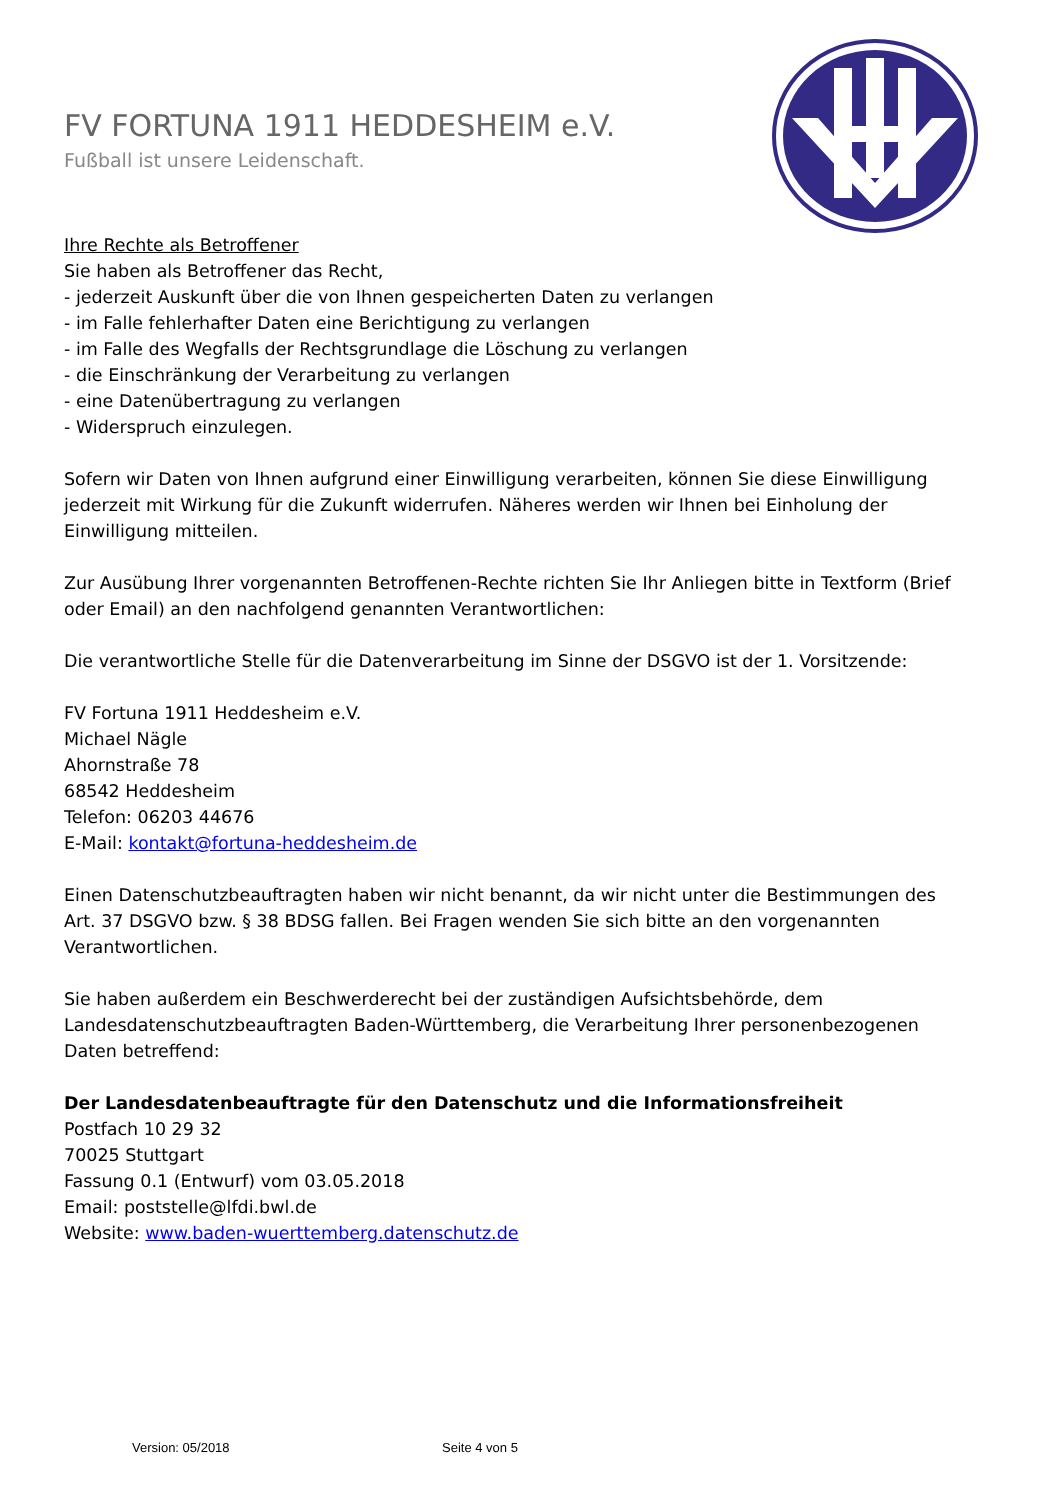FV FORTUNA 1911 HEDDESHEIM e.V.
Fußball ist unsere Leidenschaft.
Ihre Rechte als Betroffener
Sie haben als Betroffener das Recht,
- jederzeit Auskunft über die von Ihnen gespeicherten Daten zu verlangen
- im Falle fehlerhafter Daten eine Berichtigung zu verlangen
- im Falle des Wegfalls der Rechtsgrundlage die Löschung zu verlangen
- die Einschränkung der Verarbeitung zu verlangen
- eine Datenübertragung zu verlangen
- Widerspruch einzulegen.
Sofern wir Daten von Ihnen aufgrund einer Einwilligung verarbeiten, können Sie diese Einwilligung jederzeit mit Wirkung für die Zukunft widerrufen. Näheres werden wir Ihnen bei Einholung der Einwilligung mitteilen.
Zur Ausübung Ihrer vorgenannten Betroffenen-Rechte richten Sie Ihr Anliegen bitte in Textform (Brief oder Email) an den nachfolgend genannten Verantwortlichen:
Die verantwortliche Stelle für die Datenverarbeitung im Sinne der DSGVO ist der 1. Vorsitzende:
FV Fortuna 1911 Heddesheim e.V.
Michael Nägle
Ahornstraße 78
68542 Heddesheim
Telefon: 06203 44676
E-Mail: kontakt@fortuna-heddesheim.de
Einen Datenschutzbeauftragten haben wir nicht benannt, da wir nicht unter die Bestimmungen des Art. 37 DSGVO bzw. § 38 BDSG fallen. Bei Fragen wenden Sie sich bitte an den vorgenannten Verantwortlichen.
Sie haben außerdem ein Beschwerderecht bei der zuständigen Aufsichtsbehörde, dem Landesdatenschutzbeauftragten Baden-Württemberg, die Verarbeitung Ihrer personenbezogenen Daten betreffend:
Der Landesdatenbeauftragte für den Datenschutz und die Informationsfreiheit
Postfach 10 29 32
70025 Stuttgart
Fassung 0.1 (Entwurf) vom 03.05.2018
Email: poststelle@lfdi.bwl.de
Website: www.baden-wuerttemberg.datenschutz.de
Version: 05/2018 Seite 4 von 5